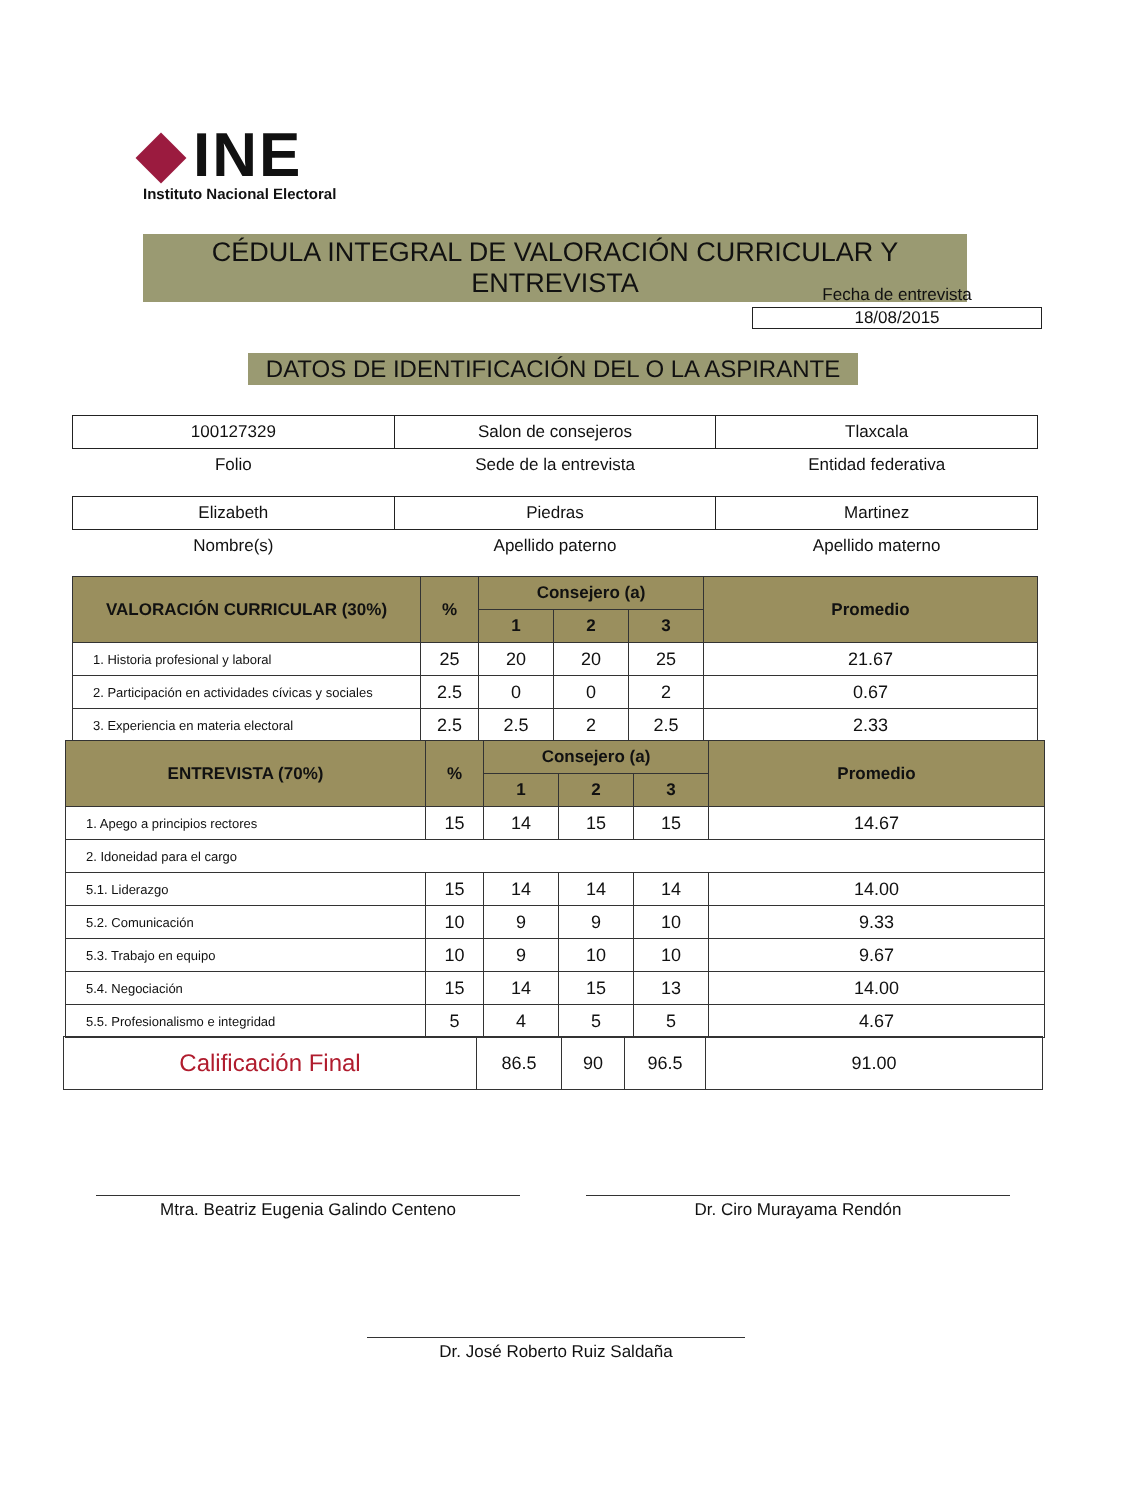INE
Instituto Nacional Electoral
CÉDULA INTEGRAL DE VALORACIÓN CURRICULAR Y ENTREVISTA
Fecha de entrevista
18/08/2015
DATOS DE IDENTIFICACIÓN DEL O LA ASPIRANTE
| 100127329 | Salon de consejeros | Tlaxcala |
| Folio | Sede de la entrevista | Entidad federativa |
| Elizabeth | Piedras | Martinez |
| Nombre(s) | Apellido paterno | Apellido materno |
| VALORACIÓN CURRICULAR (30%) | % | Consejero (a) | | | Promedio |
| --- | --- | --- | --- | --- | --- |
| | | 1 | 2 | 3 | |
| 1. Historia profesional y laboral | 25 | 20 | 20 | 25 | 21.67 |
| 2. Participación en actividades cívicas y sociales | 2.5 | 0 | 0 | 2 | 0.67 |
| 3. Experiencia en materia electoral | 2.5 | 2.5 | 2 | 2.5 | 2.33 |
| ENTREVISTA (70%) | % | Consejero (a) | | | Promedio |
| --- | --- | --- | --- | --- | --- |
| | | 1 | 2 | 3 | |
| 1. Apego a principios rectores | 15 | 14 | 15 | 15 | 14.67 |
| 2. Idoneidad para el cargo | | | | | |
| 5.1. Liderazgo | 15 | 14 | 14 | 14 | 14.00 |
| 5.2. Comunicación | 10 | 9 | 9 | 10 | 9.33 |
| 5.3. Trabajo en equipo | 10 | 9 | 10 | 10 | 9.67 |
| 5.4. Negociación | 15 | 14 | 15 | 13 | 14.00 |
| 5.5. Profesionalismo e integridad | 5 | 4 | 5 | 5 | 4.67 |
| Calificación Final | 86.5 | 90 | 96.5 | 91.00 |
Mtra. Beatriz Eugenia Galindo Centeno Dr. Ciro Murayama Rendón
Dr. José Roberto Ruiz Saldaña